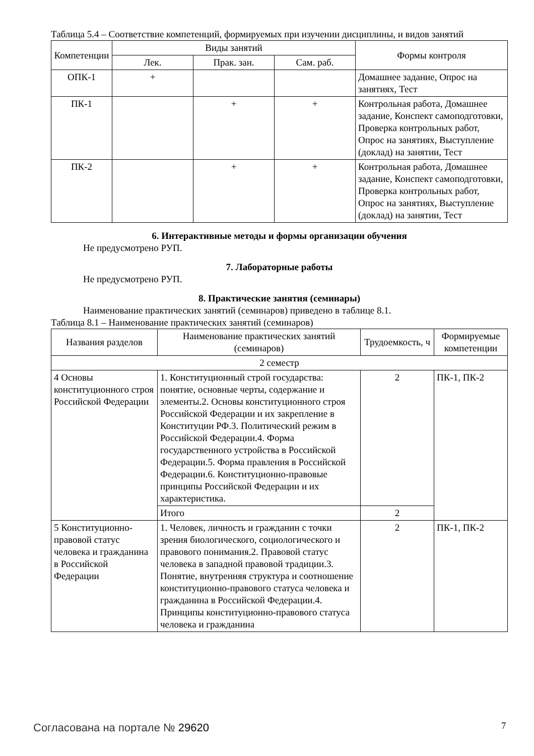Таблица 5.4 – Соответствие компетенций, формируемых при изучении дисциплины, и видов занятий
| Компетенции | Виды занятий | | | Формы контроля |
| --- | --- | --- | --- | --- |
| | Лек. | Прак. зан. | Сам. раб. | |
| ОПК-1 | + | | | Домашнее задание, Опрос на занятиях, Тест |
| ПК-1 | | + | + | Контрольная работа, Домашнее задание, Конспект самоподготовки, Проверка контрольных работ, Опрос на занятиях, Выступление (доклад) на занятии, Тест |
| ПК-2 | | + | + | Контрольная работа, Домашнее задание, Конспект самоподготовки, Проверка контрольных работ, Опрос на занятиях, Выступление (доклад) на занятии, Тест |
6. Интерактивные методы и формы организации обучения
Не предусмотрено РУП.
7. Лабораторные работы
Не предусмотрено РУП.
8. Практические занятия (семинары)
Наименование практических занятий (семинаров) приведено в таблице 8.1.
Таблица 8.1 – Наименование практических занятий (семинаров)
| Названия разделов | Наименование практических занятий (семинаров) | Трудоемкость, ч | Формируемые компетенции |
| --- | --- | --- | --- |
| 2 семестр | | | |
| 4 Основы конституционного строя Российской Федерации | 1. Конституционный строй государства: понятие, основные черты, содержание и элементы.2. Основы конституционного строя Российской Федерации и их закрепление в Конституции РФ.3. Политический режим в Российской Федерации.4. Форма государственного устройства в Российской Федерации.5. Форма правления в Российской Федерации.6. Конституционно-правовые принципы Российской Федерации и их характеристика. | 2 | ПК-1, ПК-2 |
| | Итого | 2 | |
| 5 Конституционно-правовой статус человека и гражданина в Российской Федерации | 1. Человек, личность и гражданин с точки зрения биологического, социологического и правового понимания.2. Правовой статус человека в западной правовой традиции.3. Понятие, внутренняя структура и соотношение конституционно-правового статуса человека и гражданина в Российской Федерации.4. Принципы конституционно-правового статуса человека и гражданина | 2 | ПК-1, ПК-2 |
Согласована на портале № 29620 7